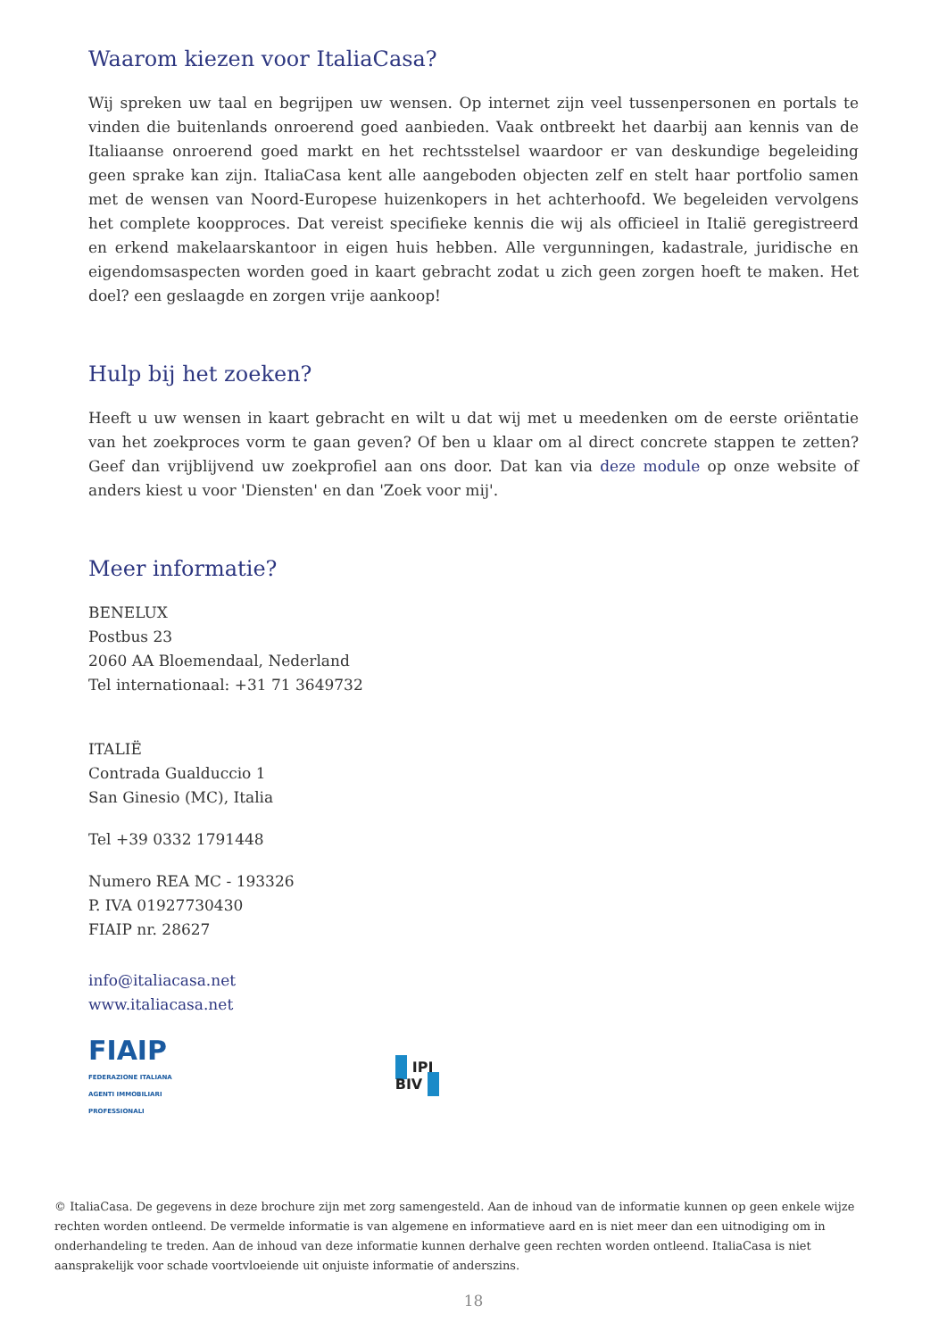Waarom kiezen voor ItaliaCasa?
Wij spreken uw taal en begrijpen uw wensen. Op internet zijn veel tussenpersonen en portals te vinden die buitenlands onroerend goed aanbieden. Vaak ontbreekt het daarbij aan kennis van de Italiaanse onroerend goed markt en het rechtsstelsel waardoor er van deskundige begeleiding geen sprake kan zijn. ItaliaCasa kent alle aangeboden objecten zelf en stelt haar portfolio samen met de wensen van Noord-Europese huizenkopers in het achterhoofd. We begeleiden vervolgens het complete koopproces. Dat vereist specifieke kennis die wij als officieel in Italië geregistreerd en erkend makelaarskantoor in eigen huis hebben. Alle vergunningen, kadastrale, juridische en eigendomsaspecten worden goed in kaart gebracht zodat u zich geen zorgen hoeft te maken. Het doel? een geslaagde en zorgen vrije aankoop!
Hulp bij het zoeken?
Heeft u uw wensen in kaart gebracht en wilt u dat wij met u meedenken om de eerste oriëntatie van het zoekproces vorm te gaan geven? Of ben u klaar om al direct concrete stappen te zetten? Geef dan vrijblijvend uw zoekprofiel aan ons door. Dat kan via deze module op onze website of anders kiest u voor 'Diensten' en dan 'Zoek voor mij'.
Meer informatie?
BENELUX
Postbus 23
2060 AA Bloemendaal, Nederland
Tel internationaal: +31 71 3649732
ITALIË
Contrada Gualduccio 1
San Ginesio (MC), Italia
Tel +39 0332 1791448
Numero REA MC - 193326
P. IVA 01927730430
FIAIP nr. 28627
info@italiacasa.net
www.italiacasa.net
FIAIP
FEDERAZIONE ITALIANA
AGENTI IMMOBILIARI
PROFESSIONALI
IPI
BIV
© ItaliaCasa. De gegevens in deze brochure zijn met zorg samengesteld. Aan de inhoud van de informatie kunnen op geen enkele wijze rechten worden ontleend. De vermelde informatie is van algemene en informatieve aard en is niet meer dan een uitnodiging om in onderhandeling te treden. Aan de inhoud van deze informatie kunnen derhalve geen rechten worden ontleend. ItaliaCasa is niet aansprakelijk voor schade voortvloeiende uit onjuiste informatie of anderszins.
18